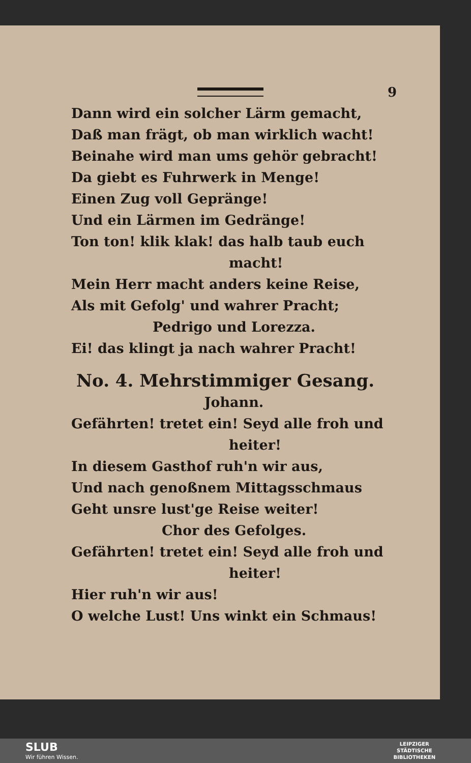9
Dann wird ein solcher Lärm gemacht,
Daß man frägt, ob man wirklich wacht!
Beinahe wird man ums gehör gebracht!
Da giebt es Fuhrwerk in Menge!
Einen Zug voll Gepränge!
Und ein Lärmen im Gedränge!
Ton ton! klik klak! das halb taub euch
macht!
Mein Herr macht anders keine Reise,
Als mit Gefolg' und wahrer Pracht;
Pedrigo und Lorezza.
Ei! das klingt ja nach wahrer Pracht!
No. 4. Mehrstimmiger Gesang.
Johann.
Gefährten! tretet ein! Seyd alle froh und
heiter!
In diesem Gasthof ruh'n wir aus,
Und nach genoßnem Mittagsschmaus
Geht unsre lust'ge Reise weiter!
Chor des Gefolges.
Gefährten! tretet ein! Seyd alle froh und
heiter!
Hier ruh'n wir aus!
O welche Lust! Uns winkt ein Schmaus!
SLUB
Wir führen Wissen.
LEIPZIGER
STÄDTISCHE
BIBLIOTHEKEN